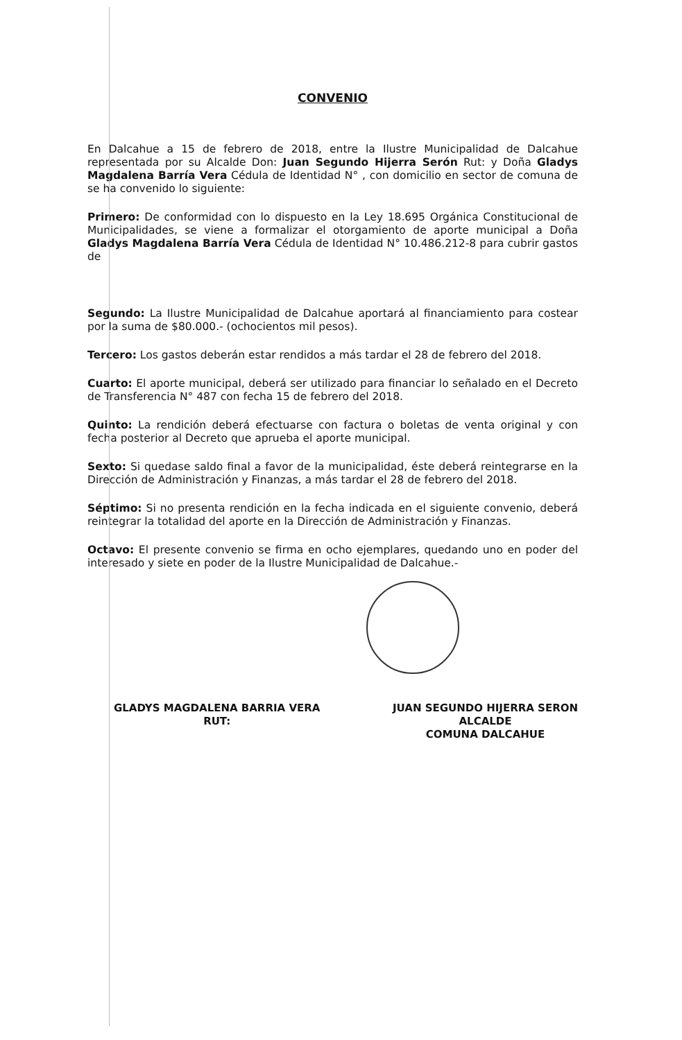CONVENIO
En Dalcahue a 15 de febrero de 2018, entre la Ilustre Municipalidad de Dalcahue representada por su Alcalde Don: Juan Segundo Hijerra Serón Rut: y Doña Gladys Magdalena Barría Vera Cédula de Identidad N° , con domicilio en sector de comuna de se ha convenido lo siguiente:
Primero: De conformidad con lo dispuesto en la Ley 18.695 Orgánica Constitucional de Municipalidades, se viene a formalizar el otorgamiento de aporte municipal a Doña Gladys Magdalena Barría Vera Cédula de Identidad N° 10.486.212-8 para cubrir gastos de
Segundo: La Ilustre Municipalidad de Dalcahue aportará al financiamiento para costear por la suma de $80.000.- (ochocientos mil pesos).
Tercero: Los gastos deberán estar rendidos a más tardar el 28 de febrero del 2018.
Cuarto: El aporte municipal, deberá ser utilizado para financiar lo señalado en el Decreto de Transferencia N° 487 con fecha 15 de febrero del 2018.
Quinto: La rendición deberá efectuarse con factura o boletas de venta original y con fecha posterior al Decreto que aprueba el aporte municipal.
Sexto: Si quedase saldo final a favor de la municipalidad, éste deberá reintegrarse en la Dirección de Administración y Finanzas, a más tardar el 28 de febrero del 2018.
Séptimo: Si no presenta rendición en la fecha indicada en el siguiente convenio, deberá reintegrar la totalidad del aporte en la Dirección de Administración y Finanzas.
Octavo: El presente convenio se firma en ocho ejemplares, quedando uno en poder del interesado y siete en poder de la Ilustre Municipalidad de Dalcahue.-
GLADYS MAGDALENA BARRIA VERA
RUT:
JUAN SEGUNDO HIJERRA SERON
ALCALDE
COMUNA DALCAHUE